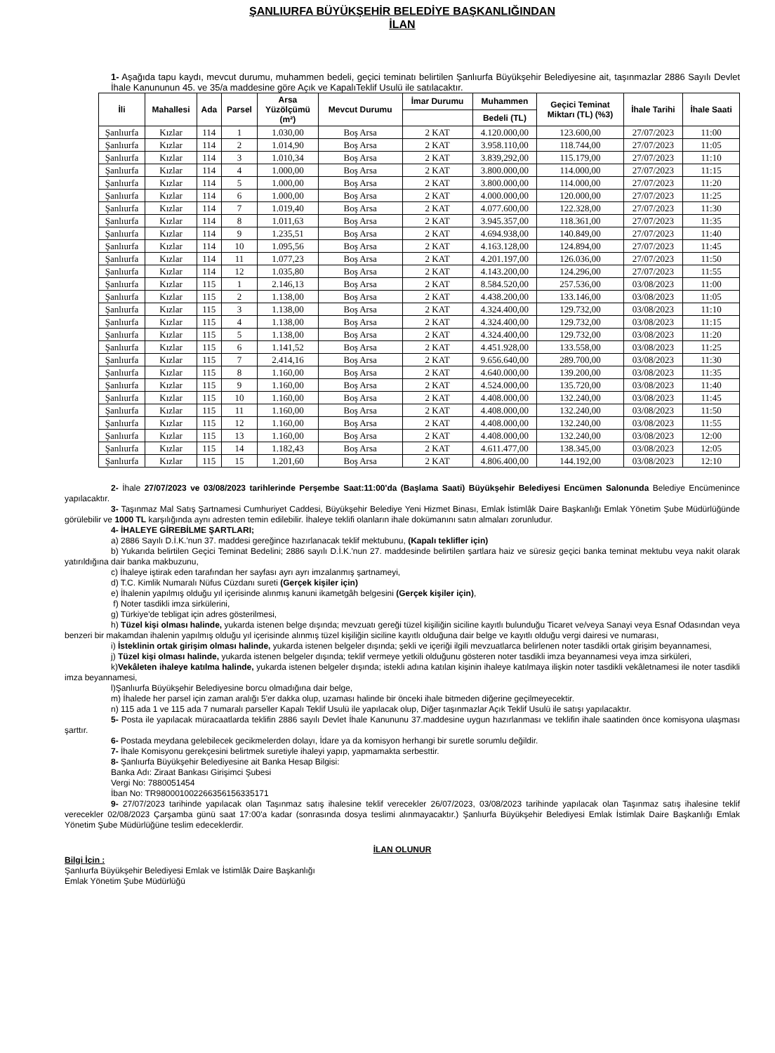ŞANLIURFA BÜYÜKŞEHİR BELEDİYE BAŞKANLIĞINDAN
İLAN
1- Aşağıda tapu kaydı, mevcut durumu, muhammen bedeli, geçici teminatı belirtilen Şanlıurfa Büyükşehir Belediyesine ait, taşınmazlar 2886 Sayılı Devlet İhale Kanununun 45. ve 35/a maddesine göre Açık ve KapalıTeklif Usulü ile satılacaktır.
| İli | Mahallesi | Ada | Parsel | Arsa Yüzölçümü (m²) | Mevcut Durumu | İmar Durumu | Muhammen | Geçici Teminat Miktarı (TL) (%3) | İhale Tarihi | İhale Saati |
| --- | --- | --- | --- | --- | --- | --- | --- | --- | --- | --- |
| | | | | | | | Bedeli (TL) | | | |
| Şanlıurfa | Kızlar | 114 | 1 | 1.030,00 | Boş Arsa | 2 KAT | 4.120.000,00 | 123.600,00 | 27/07/2023 | 11:00 |
| Şanlıurfa | Kızlar | 114 | 2 | 1.014,90 | Boş Arsa | 2 KAT | 3.958.110,00 | 118.744,00 | 27/07/2023 | 11:05 |
| Şanlıurfa | Kızlar | 114 | 3 | 1.010,34 | Boş Arsa | 2 KAT | 3.839,292,00 | 115.179,00 | 27/07/2023 | 11:10 |
| Şanlıurfa | Kızlar | 114 | 4 | 1.000,00 | Boş Arsa | 2 KAT | 3.800.000,00 | 114.000,00 | 27/07/2023 | 11:15 |
| Şanlıurfa | Kızlar | 114 | 5 | 1.000,00 | Boş Arsa | 2 KAT | 3.800.000,00 | 114.000,00 | 27/07/2023 | 11:20 |
| Şanlıurfa | Kızlar | 114 | 6 | 1.000,00 | Boş Arsa | 2 KAT | 4.000.000,00 | 120.000,00 | 27/07/2023 | 11:25 |
| Şanlıurfa | Kızlar | 114 | 7 | 1.019,40 | Boş Arsa | 2 KAT | 4.077.600,00 | 122.328,00 | 27/07/2023 | 11:30 |
| Şanlıurfa | Kızlar | 114 | 8 | 1.011,63 | Boş Arsa | 2 KAT | 3.945.357,00 | 118.361,00 | 27/07/2023 | 11:35 |
| Şanlıurfa | Kızlar | 114 | 9 | 1.235,51 | Boş Arsa | 2 KAT | 4.694.938,00 | 140.849,00 | 27/07/2023 | 11:40 |
| Şanlıurfa | Kızlar | 114 | 10 | 1.095,56 | Boş Arsa | 2 KAT | 4.163.128,00 | 124.894,00 | 27/07/2023 | 11:45 |
| Şanlıurfa | Kızlar | 114 | 11 | 1.077,23 | Boş Arsa | 2 KAT | 4.201.197,00 | 126.036,00 | 27/07/2023 | 11:50 |
| Şanlıurfa | Kızlar | 114 | 12 | 1.035,80 | Boş Arsa | 2 KAT | 4.143.200,00 | 124.296,00 | 27/07/2023 | 11:55 |
| Şanlıurfa | Kızlar | 115 | 1 | 2.146,13 | Boş Arsa | 2 KAT | 8.584.520,00 | 257.536,00 | 03/08/2023 | 11:00 |
| Şanlıurfa | Kızlar | 115 | 2 | 1.138,00 | Boş Arsa | 2 KAT | 4.438.200,00 | 133.146,00 | 03/08/2023 | 11:05 |
| Şanlıurfa | Kızlar | 115 | 3 | 1.138,00 | Boş Arsa | 2 KAT | 4.324.400,00 | 129.732,00 | 03/08/2023 | 11:10 |
| Şanlıurfa | Kızlar | 115 | 4 | 1.138,00 | Boş Arsa | 2 KAT | 4.324.400,00 | 129.732,00 | 03/08/2023 | 11:15 |
| Şanlıurfa | Kızlar | 115 | 5 | 1.138,00 | Boş Arsa | 2 KAT | 4.324.400,00 | 129.732,00 | 03/08/2023 | 11:20 |
| Şanlıurfa | Kızlar | 115 | 6 | 1.141,52 | Boş Arsa | 2 KAT | 4.451.928,00 | 133.558,00 | 03/08/2023 | 11:25 |
| Şanlıurfa | Kızlar | 115 | 7 | 2.414,16 | Boş Arsa | 2 KAT | 9.656.640,00 | 289.700,00 | 03/08/2023 | 11:30 |
| Şanlıurfa | Kızlar | 115 | 8 | 1.160,00 | Boş Arsa | 2 KAT | 4.640.000,00 | 139.200,00 | 03/08/2023 | 11:35 |
| Şanlıurfa | Kızlar | 115 | 9 | 1.160,00 | Boş Arsa | 2 KAT | 4.524.000,00 | 135.720,00 | 03/08/2023 | 11:40 |
| Şanlıurfa | Kızlar | 115 | 10 | 1.160,00 | Boş Arsa | 2 KAT | 4.408.000,00 | 132.240,00 | 03/08/2023 | 11:45 |
| Şanlıurfa | Kızlar | 115 | 11 | 1.160,00 | Boş Arsa | 2 KAT | 4.408.000,00 | 132.240,00 | 03/08/2023 | 11:50 |
| Şanlıurfa | Kızlar | 115 | 12 | 1.160,00 | Boş Arsa | 2 KAT | 4.408.000,00 | 132.240,00 | 03/08/2023 | 11:55 |
| Şanlıurfa | Kızlar | 115 | 13 | 1.160,00 | Boş Arsa | 2 KAT | 4.408.000,00 | 132.240,00 | 03/08/2023 | 12:00 |
| Şanlıurfa | Kızlar | 115 | 14 | 1.182,43 | Boş Arsa | 2 KAT | 4.611.477,00 | 138.345,00 | 03/08/2023 | 12:05 |
| Şanlıurfa | Kızlar | 115 | 15 | 1.201,60 | Boş Arsa | 2 KAT | 4.806.400,00 | 144.192,00 | 03/08/2023 | 12:10 |
2- İhale 27/07/2023 ve 03/08/2023 tarihlerinde Perşembe Saat:11:00'da (Başlama Saati) Büyükşehir Belediyesi Encümen Salonunda Belediye Encümenince yapılacaktır.
3- Taşınmaz Mal Satış Şartnamesi Cumhuriyet Caddesi, Büyükşehir Belediye Yeni Hizmet Binası, Emlak İstimlâk Daire Başkanlığı Emlak Yönetim Şube Müdürlüğünde görülebilir ve 1000 TL karşılığında aynı adresten temin edilebilir. İhaleye teklifi olanların ihale dokümanını satın almaları zorunludur.
4- İHALEYE GİREBİLME ŞARTLARI;
a) 2886 Sayılı D.İ.K.'nun 37. maddesi gereğince hazırlanacak teklif mektubunu, (Kapalı teklifler için)
b) Yukarıda belirtilen Geçici Teminat Bedelini; 2886 sayılı D.İ.K.'nun 27. maddesinde belirtilen şartlara haiz ve süresiz geçici banka teminat mektubu veya nakit olarak yatırıldığına dair banka makbuzunu,
c) İhaleye iştirak eden tarafından her sayfası ayrı ayrı imzalanmış şartnameyi,
d) T.C. Kimlik Numaralı Nüfus Cüzdanı sureti (Gerçek kişiler için)
e) İhalenin yapılmış olduğu yıl içerisinde alınmış kanuni ikametgâh belgesini (Gerçek kişiler için),
f) Noter tasdikli imza sirkülerini,
g) Türkiye'de tebligat için adres gösterilmesi,
h) Tüzel kişi olması halinde, yukarda istenen belge dışında; mevzuatı gereği tüzel kişiliğin siciline kayıtlı bulunduğu Ticaret ve/veya Sanayi veya Esnaf Odasından veya benzeri bir makamdan ihalenin yapılmış olduğu yıl içerisinde alınmış tüzel kişiliğin siciline kayıtlı olduğuna dair belge ve kayıtlı olduğu vergi dairesi ve numarası,
i) İsteklinin ortak girişim olması halinde, yukarda istenen belgeler dışında; şekli ve içeriği ilgili mevzuatlarca belirlenen noter tasdikli ortak girişim beyannamesi,
j) Tüzel kişi olması halinde, yukarda istenen belgeler dışında; teklif vermeye yetkili olduğunu gösteren noter tasdikli imza beyannamesi veya imza sirküleri,
k)Vekâleten ihaleye katılma halinde, yukarda istenen belgeler dışında; istekli adına katılan kişinin ihaleye katılmaya ilişkin noter tasdikli vekâletnamesi ile noter tasdikli imza beyannamesi,
l)Şanlıurfa Büyükşehir Belediyesine borcu olmadığına dair belge,
m) İhalede her parsel için zaman aralığı 5'er dakka olup, uzaması halinde bir önceki ihale bitmeden diğerine geçilmeyecektir.
n) 115 ada 1 ve 115 ada 7 numaralı parseller Kapalı Teklif Usulü ile yapılacak olup, Diğer taşınmazlar Açık Teklif Usulü ile satışı yapılacaktır.
5- Posta ile yapılacak müracaatlarda teklifin 2886 sayılı Devlet İhale Kanununu 37.maddesine uygun hazırlanması ve teklifin ihale saatinden önce komisyona ulaşması şarttır.
6- Postada meydana gelebilecek gecikmelerden dolayı, İdare ya da komisyon herhangi bir suretle sorumlu değildir.
7- İhale Komisyonu gerekçesini belirtmek suretiyle ihaleyi yapıp, yapmamakta serbesttir.
8- Şanlıurfa Büyükşehir Belediyesine ait Banka Hesap Bilgisi:
Banka Adı: Ziraat Bankası Girişimci Şubesi
Vergi No: 7880051454
İban No: TR980001002266356156335171
9- 27/07/2023 tarihinde yapılacak olan Taşınmaz satış ihalesine teklif verecekler 26/07/2023, 03/08/2023 tarihinde yapılacak olan Taşınmaz satış ihalesine teklif verecekler 02/08/2023 Çarşamba günü saat 17:00'a kadar (sonrasında dosya teslimi alınmayacaktır.) Şanlıurfa Büyükşehir Belediyesi Emlak İstimlak Daire Başkanlığı Emlak Yönetim Şube Müdürlüğüne teslim edeceklerdir.
İLAN OLUNUR
Bilgi İçin :
Şanlıurfa Büyükşehir Belediyesi Emlak ve İstimlâk Daire Başkanlığı
Emlak Yönetim Şube Müdürlüğü